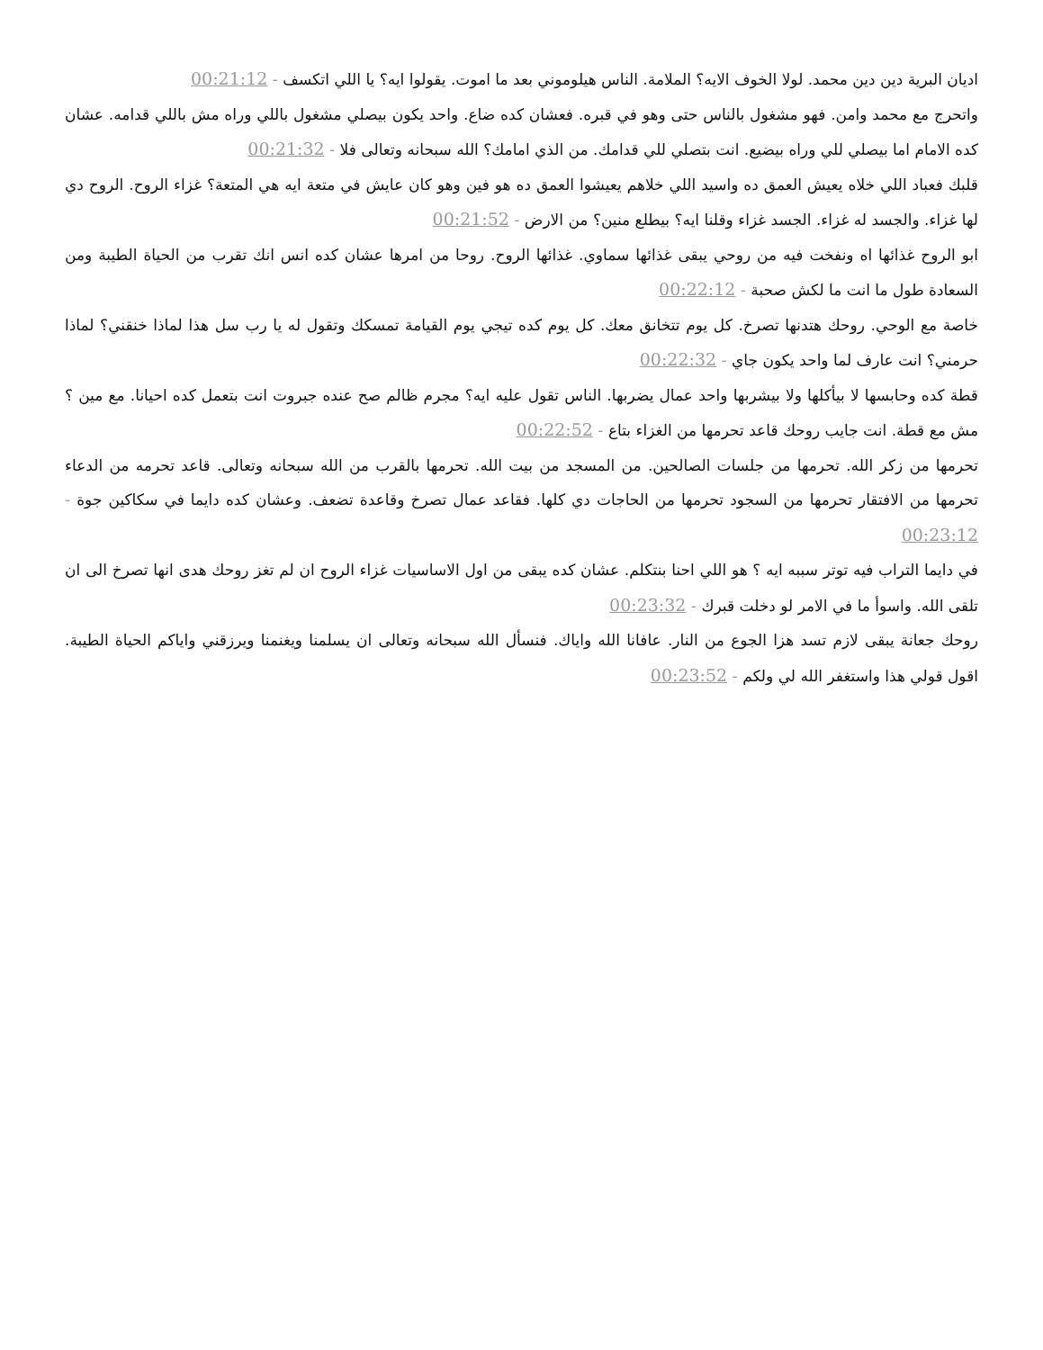اديان البرية دين دين محمد. لولا الخوف الايه؟ الملامة. الناس هيلوموني بعد ما اموت. يقولوا ايه؟ يا اللي اتكسف - 00:21:12
واتحرج مع محمد وامن. فهو مشغول بالناس حتى وهو في قبره. فعشان كده ضاع. واحد يكون بيصلي مشغول باللي وراه مش باللي قدامه. عشان كده الامام اما بيصلي للي وراه بيضيع. انت بتصلي للي قدامك. من الذي امامك؟ الله سبحانه وتعالى فلا - 00:21:32
قلبك فعباد اللي خلاه يعيش العمق ده واسيد اللي خلاهم يعيشوا العمق ده هو فين وهو كان عايش في متعة ايه هي المتعة؟ غزاء الروح. الروح دي لها غزاء. والجسد له غزاء. الجسد غزاء وقلنا ايه؟ بيطلع منين؟ من الارض - 00:21:52
ابو الروح غذائها اه ونفخت فيه من روحي يبقى غذائها سماوي. غذائها الروح. روحا من امرها عشان كده انس انك تقرب من الحياة الطيبة ومن السعادة طول ما انت ما لكش صحبة - 00:22:12
خاصة مع الوحي. روحك هتدنها تصرخ. كل يوم تتخانق معك. كل يوم كده تيجي يوم القيامة تمسكك وتقول له يا رب سل هذا لماذا خنقني؟ لماذا حرمني؟ انت عارف لما واحد يكون جاي - 00:22:32
قطة كده وحابسها لا بيأكلها ولا بيشربها واحد عمال يضربها. الناس تقول عليه ايه؟ مجرم ظالم صح عنده جبروت انت بتعمل كده احيانا. مع مين ؟ مش مع قطة. انت جايب روحك قاعد تحرمها من الغزاء بتاع - 00:22:52
تحرمها من زكر الله. تحرمها من جلسات الصالحين. من المسجد من بيت الله. تحرمها بالقرب من الله سبحانه وتعالى. قاعد تحرمه من الدعاء تحرمها من الافتقار تحرمها من السجود تحرمها من الحاجات دي كلها. فقاعد عمال تصرخ وقاعدة تضعف. وعشان كده دايما في سكاكين جوة - 00:23:12
في دايما التراب فيه توتر سببه ايه ؟ هو اللي احنا بنتكلم. عشان كده يبقى من اول الاساسيات غزاء الروح ان لم تغز روحك هدى انها تصرخ الى ان تلقى الله. واسوأ ما في الامر لو دخلت قبرك - 00:23:32
روحك جعانة يبقى لازم تسد هزا الجوع من النار. عافانا الله واياك. فنسأل الله سبحانه وتعالى ان يسلمنا ويغنمنا ويرزقني واياكم الحياة الطيبة. اقول قولي هذا واستغفر الله لي ولكم - 00:23:52